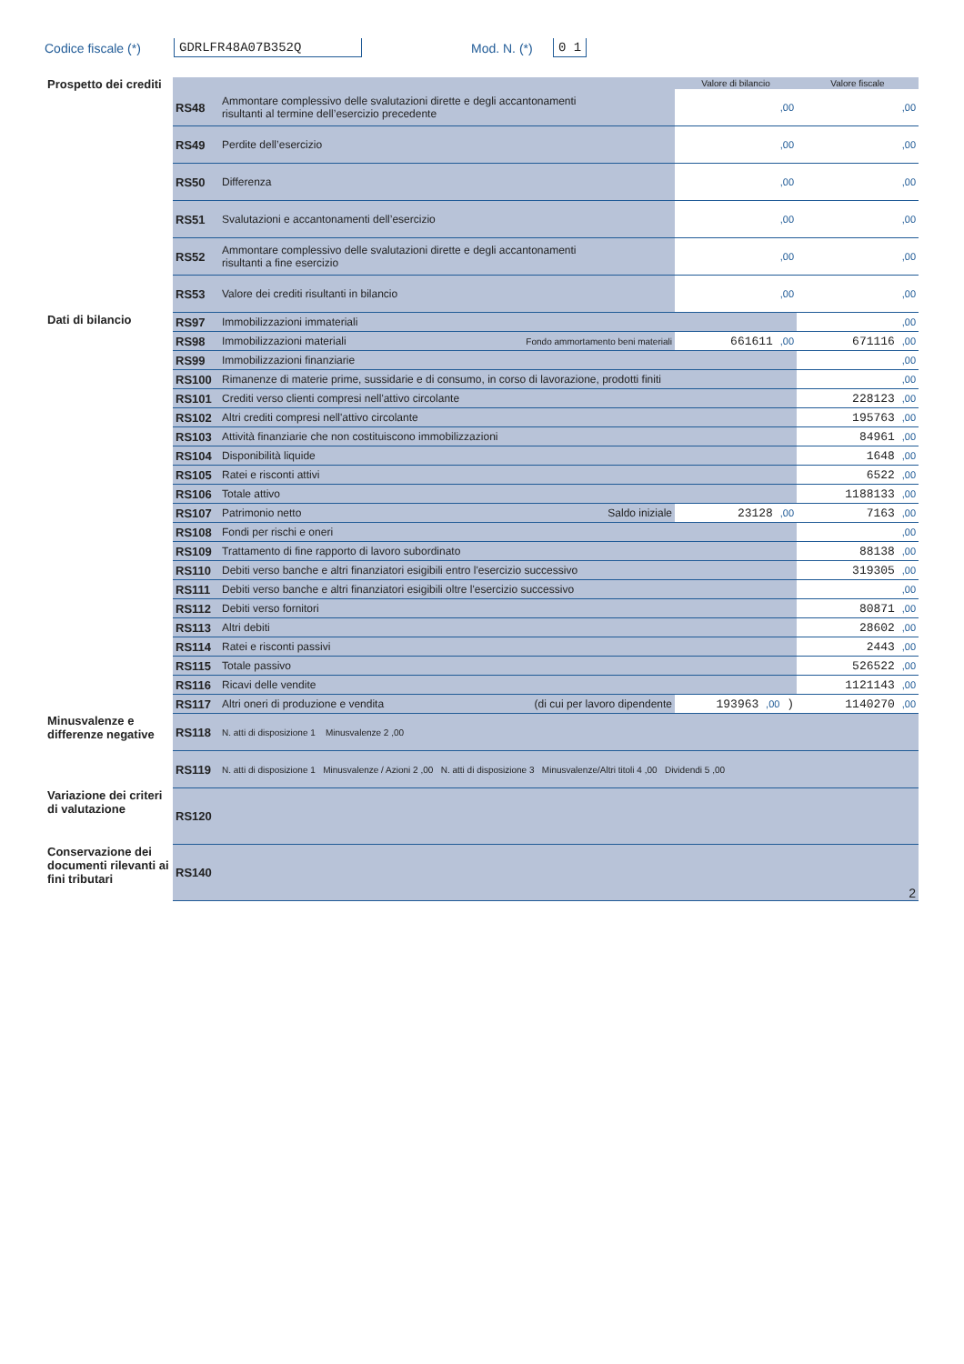Codice fiscale (*) GDRLFR48A07B352Q Mod. N. (*) 0 1
| Prospetto dei crediti | | | Valore di bilancio | Valore fiscale |
| | RS48 | Ammontare complessivo delle svalutazioni dirette e degli accantonamenti risultanti al termine dell’esercizio precedente | ,00 | ,00 |
| | RS49 | Perdite dell’esercizio | ,00 | ,00 |
| | RS50 | Differenza | ,00 | ,00 |
| | RS51 | Svalutazioni e accantonamenti dell’esercizio | ,00 | ,00 |
| | RS52 | Ammontare complessivo delle svalutazioni dirette e degli accantonamenti risultanti a fine esercizio | ,00 | ,00 |
| | RS53 | Valore dei crediti risultanti in bilancio | ,00 | ,00 |
| Dati di bilancio | RS97 | Immobilizzazioni immateriali | | ,00 |
| | RS98 | Immobilizzazioni materiali Fondo ammortamento beni materiali | 661611 ,00 | 671116 ,00 |
| | RS99 | Immobilizzazioni finanziarie | | ,00 |
| | RS100 | Rimanenze di materie prime, sussidarie e di consumo, in corso di lavorazione, prodotti finiti | | ,00 |
| | RS101 | Crediti verso clienti compresi nell'attivo circolante | | 228123 ,00 |
| | RS102 | Altri crediti compresi nell'attivo circolante | | 195763 ,00 |
| | RS103 | Attività finanziarie che non costituiscono immobilizzazioni | | 84961 ,00 |
| | RS104 | Disponibilità liquide | | 1648 ,00 |
| | RS105 | Ratei e risconti attivi | | 6522 ,00 |
| | RS106 | Totale attivo | | 1188133 ,00 |
| | RS107 | Patrimonio netto Saldo iniziale | 23128 ,00 | 7163 ,00 |
| | RS108 | Fondi per rischi e oneri | | ,00 |
| | RS109 | Trattamento di fine rapporto di lavoro subordinato | | 88138 ,00 |
| | RS110 | Debiti verso banche e altri finanziatori esigibili entro l'esercizio successivo | | 319305 ,00 |
| | RS111 | Debiti verso banche e altri finanziatori esigibili oltre l'esercizio successivo | | ,00 |
| | RS112 | Debiti verso fornitori | | 80871 ,00 |
| | RS113 | Altri debiti | | 28602 ,00 |
| | RS114 | Ratei e risconti passivi | | 2443 ,00 |
| | RS115 | Totale passivo | | 526522 ,00 |
| | RS116 | Ricavi delle vendite | | 1121143 ,00 |
| | RS117 | Altri oneri di produzione e vendita (di cui per lavoro dipendente | 193963 ,00 ) | 1140270 ,00 |
| Minusvalenze e differenze negative | RS118 | N. atti di disposizione 1 Minusvalenze 2 ,00 | | |
| | RS119 | N. atti di disposizione 1 Minusvalenze / Azioni 2 ,00 N. atti di disposizione 3 Minusvalenze/Altri titoli 4 ,00 Dividendi 5 ,00 | | |
| Variazione dei criteri di valutazione | RS120 | | | |
| Conservazione dei documenti rilevanti ai fini tributari | RS140 | 2 | | |